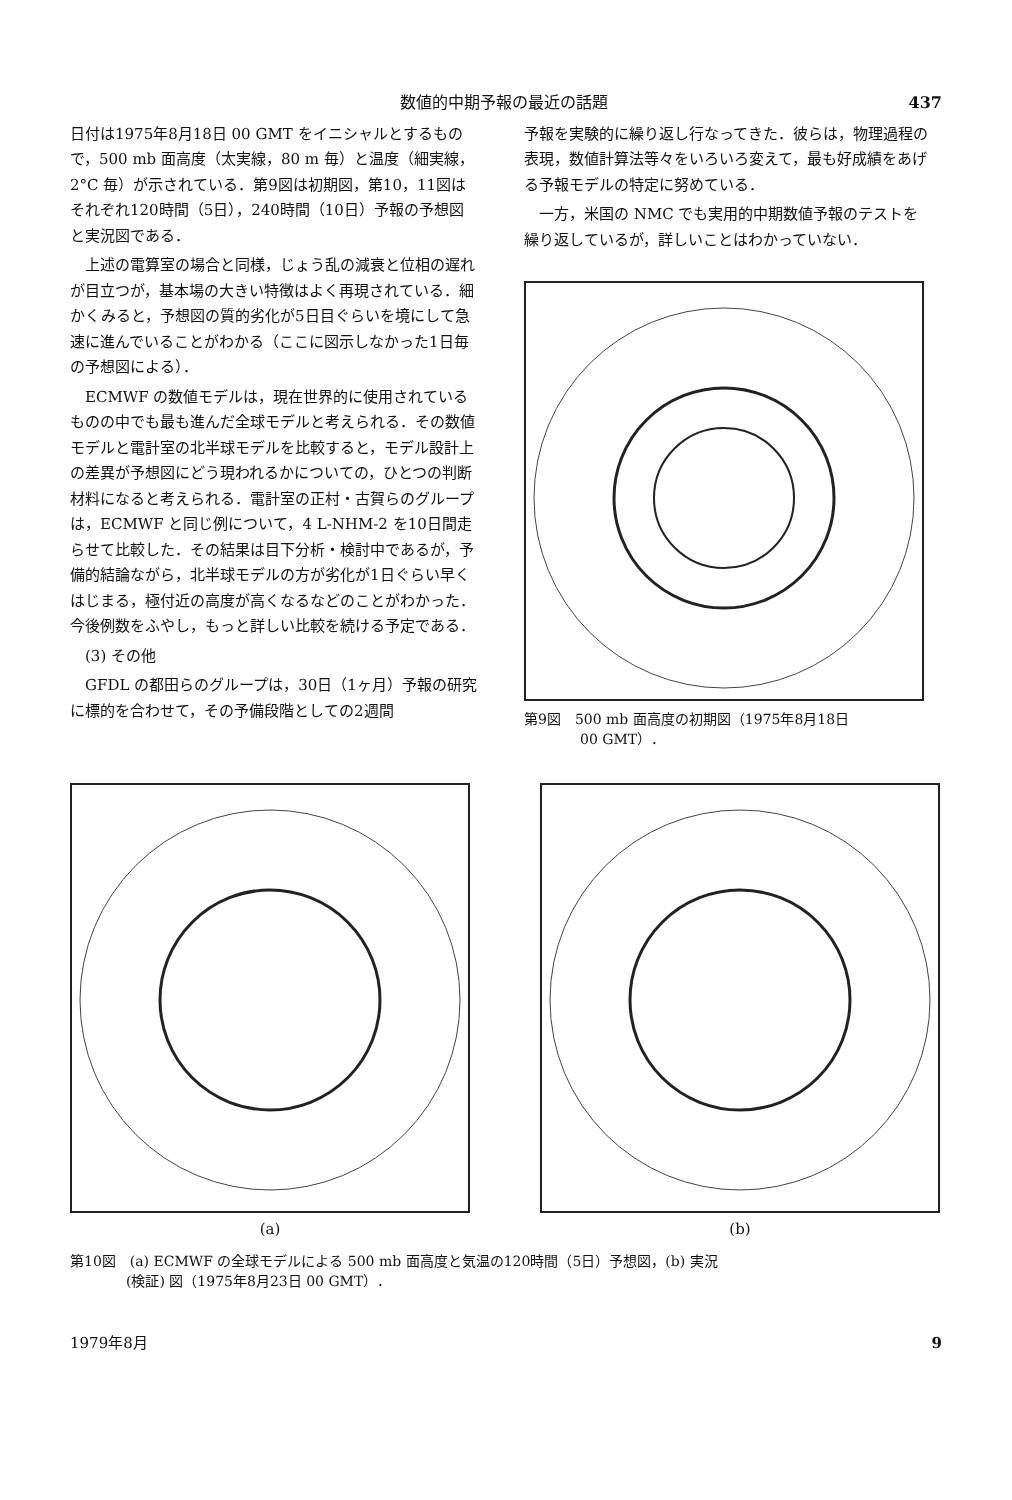数値的中期予報の最近の話題 437
日付は1975年8月18日 00 GMT をイニシャルとするもので，500 mb 面高度（太実線，80 m 毎）と温度（細実線，2°C 毎）が示されている．第9図は初期図，第10，11図はそれぞれ120時間（5日），240時間（10日）予報の予想図と実況図である．
上述の電算室の場合と同様，じょう乱の減衰と位相の遅れが目立つが，基本場の大きい特徴はよく再現されている．細かくみると，予想図の質的劣化が5日目ぐらいを境にして急速に進んでいることがわかる（ここに図示しなかった1日毎の予想図による）．
ECMWF の数値モデルは，現在世界的に使用されているものの中でも最も進んだ全球モデルと考えられる．その数値モデルと電計室の北半球モデルを比較すると，モデル設計上の差異が予想図にどう現われるかについての，ひとつの判断材料になると考えられる．電計室の正村・古賀らのグループは，ECMWF と同じ例について，4 L-NHM-2 を10日間走らせて比較した．その結果は目下分析・検討中であるが，予備的結論ながら，北半球モデルの方が劣化が1日ぐらい早くはじまる，極付近の高度が高くなるなどのことがわかった．今後例数をふやし，もっと詳しい比較を続ける予定である．
(3) その他
GFDL の都田らのグループは，30日（1ヶ月）予報の研究に標的を合わせて，その予備段階としての2週間
予報を実験的に繰り返し行なってきた．彼らは，物理過程の表現，数値計算法等々をいろいろ変えて，最も好成績をあげる予報モデルの特定に努めている．
一方，米国の NMC でも実用的中期数値予報のテストを繰り返しているが，詳しいことはわかっていない．
第9図　500 mb 面高度の初期図（1975年8月18日
　　　　00 GMT）．
(a) (b)
第10図　(a) ECMWF の全球モデルによる 500 mb 面高度と気温の120時間（5日）予想図，(b) 実況
　　　　(検証) 図（1975年8月23日 00 GMT）．
1979年8月 9